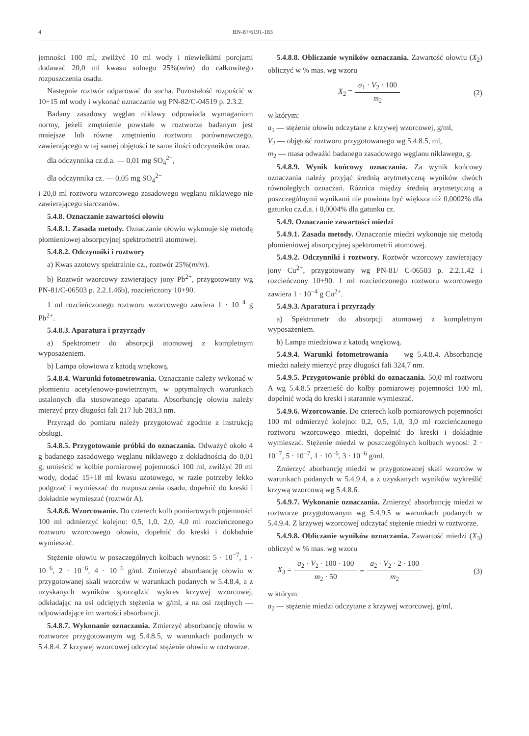4 BN-87/6191-183
jemności 100 ml, zwilżyć 10 ml wody i niewielkimi porcjami dodawać 20,0 ml kwasu solnego 25%(m/m) do całkowitego rozpuszczenia osadu.
Następnie roztwór odparować do sucha. Pozostałość rozpuścić w 10÷15 ml wody i wykonać oznaczanie wg PN-82/C-04519 p. 2.3.2.
Badany zasadowy węglan niklawy odpowiada wymaganiom normy, jeżeli zmętnienie powstałe w roztworze badanym jest mniejsze lub równe zmętnieniu roztworu porównawczego, zawierającego w tej samej objętości te same ilości odczynników oraz:
dla odczynnika cz.d.a. — 0,01 mg SO<sub>4</sub><sup>2−</sup>,
dla odczynnika cz. — 0,05 mg SO<sub>4</sub><sup>2−</sup>
i 20,0 ml roztworu wzorcowego zasadowego węglanu niklawego nie zawierającego siarczanów.
5.4.8. Oznaczanie zawartości ołowiu
5.4.8.1. Zasada metody. Oznaczanie ołowiu wykonuje się metodą płomieniowej absorpcyjnej spektrometrii atomowej.
5.4.8.2. Odczynniki i roztwory
a) Kwas azotowy spektralnie cz., roztwór 25%(m/m).
b) Roztwór wzorcowy zawierający jony Pb<sup>2+</sup>, przygotowany wg PN-81/C-06503 p. 2.2.1.46b), rozcieńczony 10+90.
1 ml rozcieńczonego roztworu wzorcowego zawiera 1 · 10<sup>−4</sup> g Pb<sup>2+</sup>.
5.4.8.3. Aparatura i przyrządy
a) Spektrometr do absorpcji atomowej z kompletnym wyposażeniem.
b) Lampa ołowiowa z katodą wnękową.
5.4.8.4. Warunki fotometrowania. Oznaczanie należy wykonać w płomieniu acetylenowo-powietrznym, w optymalnych warunkach ustalonych dla stosowanego aparatu. Absorbancję ołowiu należy mierzyć przy długości fali 217 lub 283,3 nm.
Przyrząd do pomiaru należy przygotować zgodnie z instrukcją obsługi.
5.4.8.5. Przygotowanie próbki do oznaczania. Odważyć około 4 g badanego zasadowego węglanu niklawego z dokładnością do 0,01 g, umieścić w kolbie pomiarowej pojemności 100 ml, zwilżyć 20 ml wody, dodać 15÷18 ml kwasu azotowego, w razie potrzeby lekko podgrzać i wymieszać do rozpuszczenia osadu, dopełnić do kreski i dokładnie wymieszać (roztwór A).
5.4.8.6. Wzorcowanie. Do czterech kolb pomiarowych pojemności 100 ml odmierzyć kolejno: 0,5, 1,0, 2,0, 4,0 ml rozcieńczonego roztworu wzorcowego ołowiu, dopełnić do kreski i dokładnie wymieszać.
Stężenie ołowiu w poszczególnych kolbach wynosi: 5 · 10<sup>−7</sup>, 1 · 10<sup>−6</sup>, 2 · 10<sup>−6</sup>, 4 · 10<sup>−6</sup> g/ml. Zmierzyć absorbancję ołowiu w przygotowanej skali wzorców w warunkach podanych w 5.4.8.4, a z uzyskanych wyników sporządzić wykres krzywej wzorcowej, odkładając na osi odciętych stężenia w g/ml, a na osi rzędnych — odpowiadające im wartości absorbancji.
5.4.8.7. Wykonanie oznaczania. Zmierzyć absorbancję ołowiu w roztworze przygotowanym wg 5.4.8.5, w warunkach podanych w 5.4.8.4. Z krzywej wzorcowej odczytać stężenie ołowiu w roztworze.
5.4.8.8. Obliczanie wyników oznaczania. Zawartość ołowiu (X<sub>2</sub>) obliczyć w % mas. wg wzoru
X<sub>2</sub> = a<sub>1</sub> · V<sub>2</sub> · 100 m<sub>2</sub> (2)
w którym:
a<sub>1</sub> — stężenie ołowiu odczytane z krzywej wzorcowej, g/ml,
V<sub>2</sub> — objętość roztworu przygotowanego wg 5.4.8.5, ml,
m<sub>2</sub> — masa odważki badanego zasadowego węglanu niklawego, g.
5.4.8.9. Wynik końcowy oznaczania. Za wynik końcowy oznaczania należy przyjąć średnią arytmetyczną wyników dwóch równoległych oznaczań. Różnica między średnią arytmetyczną a poszczególnymi wynikami nie powinna być większa niż 0,0002% dla gatunku cz.d.a. i 0,0004% dla gatunku cz.
5.4.9. Oznaczanie zawartości miedzi
5.4.9.1. Zasada metody. Oznaczanie miedzi wykonuje się metodą płomieniowej absorpcyjnej spektrometrii atomowej.
5.4.9.2. Odczynniki i roztwory. Roztwór wzorcowy zawierający jony Cu<sup>2+</sup>, przygotowany wg PN-81/ C-06503 p. 2.2.1.42 i rozcieńczony 10+90. 1 ml rozcieńczonego roztworu wzorcowego zawiera 1 · 10<sup>−4</sup> g Cu<sup>2+</sup>.
5.4.9.3. Aparatura i przyrządy
a) Spektrometr do absorpcji atomowej z kompletnym wyposażeniem.
b) Lampa miedziowa z katodą wnękową.
5.4.9.4. Warunki fotometrowania — wg 5.4.8.4. Absorbancję miedzi należy mierzyć przy długości fali 324,7 nm.
5.4.9.5. Przygotowanie próbki do oznaczania. 50,0 ml roztworu A wg 5.4.8.5 przenieść do kolby pomiarowej pojemności 100 ml, dopełnić wodą do kreski i starannie wymieszać.
5.4.9.6. Wzorcowanie. Do czterech kolb pomiarowych pojemności 100 ml odmierzyć kolejno: 0,2, 0,5, 1,0, 3,0 ml rozcieńczonego roztworu wzorcowego miedzi, dopełnić do kreski i dokładnie wymieszać. Stężenie miedzi w poszczególnych kolbach wynosi: 2 · 10<sup>−7</sup>, 5 · 10<sup>−7</sup>, 1 · 10<sup>−6</sup>, 3 · 10<sup>−6</sup> g/ml.
Zmierzyć aborbancję miedzi w przygotowanej skali wzorców w warunkach podanych w 5.4.9.4, a z uzyskanych wyników wykreślić krzywą wzorcową wg 5.4.8.6.
5.4.9.7. Wykonanie oznaczania. Zmierzyć absorbancję miedzi w roztworze przygotowanym wg 5.4.9.5 w warunkach podanych w 5.4.9.4. Z krzywej wzorcowej odczytać stężenie miedzi w roztworze.
5.4.9.8. Obliczanie wyników oznaczania. Zawartość miedzi (X<sub>3</sub>) obliczyć w % mas. wg wzoru
X<sub>3</sub> = a<sub>2</sub> · V<sub>2</sub> · 100 · 100 m<sub>2</sub> · 50 = a<sub>2</sub> · V<sub>2</sub> · 2 · 100 m<sub>2</sub> (3)
w którym:
a<sub>2</sub> — stężenie miedzi odczytane z krzywej wzorcowej, g/ml,